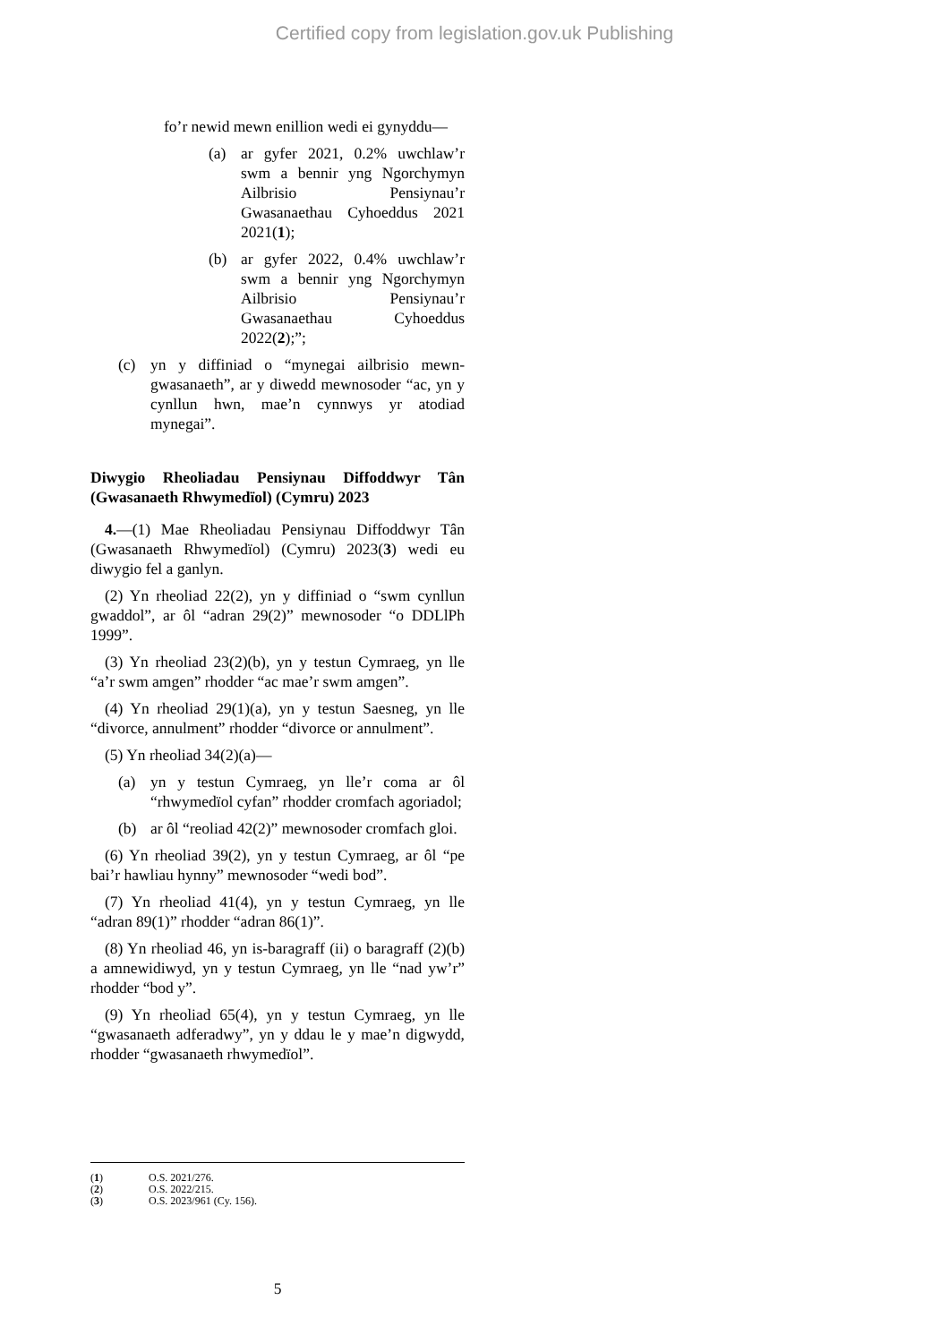Certified copy from legislation.gov.uk Publishing
fo’r newid mewn enillion wedi ei gynyddu—
(a) ar gyfer 2021, 0.2% uwchlaw’r swm a bennir yng Ngorchymyn Ailbrisio Pensiynau’r Gwasanaethau Cyhoeddus 2021 2021(1);
(b) ar gyfer 2022, 0.4% uwchlaw’r swm a bennir yng Ngorchymyn Ailbrisio Pensiynau’r Gwasanaethau Cyhoeddus 2022(2);”;
(c) yn y diffiniad o “mynegai ailbrisio mewn-gwasanaeth”, ar y diwedd mewnosoder “ac, yn y cynllun hwn, mae’n cynnwys yr atodiad mynegai”.
Diwygio Rheoliadau Pensiynau Diffoddwyr Tân (Gwasanaeth Rhwymedïol) (Cymru) 2023
4.—(1) Mae Rheoliadau Pensiynau Diffoddwyr Tân (Gwasanaeth Rhwymedïol) (Cymru) 2023(3) wedi eu diwygio fel a ganlyn.
(2) Yn rheoliad 22(2), yn y diffiniad o “swm cynllun gwaddol”, ar ôl “adran 29(2)” mewnosoder “o DDLlPh 1999”.
(3) Yn rheoliad 23(2)(b), yn y testun Cymraeg, yn lle “a’r swm amgen” rhodder “ac mae’r swm amgen”.
(4) Yn rheoliad 29(1)(a), yn y testun Saesneg, yn lle “divorce, annulment” rhodder “divorce or annulment”.
(5) Yn rheoliad 34(2)(a)—
(a) yn y testun Cymraeg, yn lle’r coma ar ôl “rhwymedïol cyfan” rhodder cromfach agoriadol;
(b) ar ôl “reoliad 42(2)” mewnosoder cromfach gloi.
(6) Yn rheoliad 39(2), yn y testun Cymraeg, ar ôl “pe bai’r hawliau hynny” mewnosoder “wedi bod”.
(7) Yn rheoliad 41(4), yn y testun Cymraeg, yn lle “adran 89(1)” rhodder “adran 86(1)”.
(8) Yn rheoliad 46, yn is-baragraff (ii) o baragraff (2)(b) a amnewidiwyd, yn y testun Cymraeg, yn lle “nad yw’r” rhodder “bod y”.
(9) Yn rheoliad 65(4), yn y testun Cymraeg, yn lle “gwasanaeth adferadwy”, yn y ddau le y mae’n digwydd, rhodder “gwasanaeth rhwymedïol”.
(1) O.S. 2021/276.
(2) O.S. 2022/215.
(3) O.S. 2023/961 (Cy. 156).
5